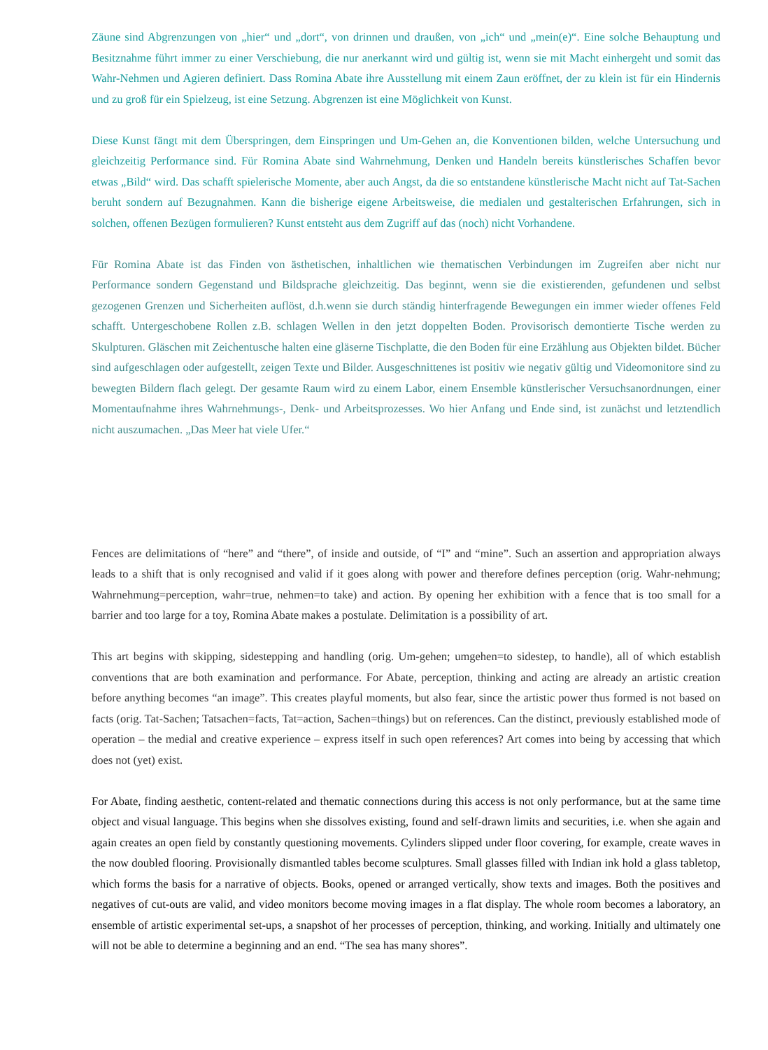Zäune sind Abgrenzungen von „hier“ und „dort“, von drinnen und draußen, von „ich“ und „mein(e)“. Eine solche Behauptung und Besitznahme führt immer zu einer Verschiebung, die nur anerkannt wird und gültig ist, wenn sie mit Macht einhergeht und somit das Wahr-Nehmen und Agieren definiert. Dass Romina Abate ihre Ausstellung mit einem Zaun eröffnet, der zu klein ist für ein Hindernis und zu groß für ein Spielzeug, ist eine Setzung. Abgrenzen ist eine Möglichkeit von Kunst.
Diese Kunst fängt mit dem Überspringen, dem Einspringen und Um-Gehen an, die Konventionen bilden, welche Untersuchung und gleichzeitig Performance sind. Für Romina Abate sind Wahrnehmung, Denken und Handeln bereits künstlerisches Schaffen bevor etwas „Bild“ wird. Das schafft spielerische Momente, aber auch Angst, da die so entstandene künstlerische Macht nicht auf Tat-Sachen beruht sondern auf Bezugnahmen. Kann die bisherige eigene Arbeitsweise, die medialen und gestalterischen Erfahrungen, sich in solchen, offenen Bezügen formulieren? Kunst entsteht aus dem Zugriff auf das (noch) nicht Vorhandene.
Für Romina Abate ist das Finden von ästhetischen, inhaltlichen wie thematischen Verbindungen im Zugreifen aber nicht nur Performance sondern Gegenstand und Bildsprache gleichzeitig. Das beginnt, wenn sie die existierenden, gefundenen und selbst gezogenen Grenzen und Sicherheiten auflöst, d.h.wenn sie durch ständig hinterfragende Bewegungen ein immer wieder offenes Feld schafft. Untergeschobene Rollen z.B. schlagen Wellen in den jetzt doppelten Boden. Provisorisch demontierte Tische werden zu Skulpturen. Gläschen mit Zeichentusche halten eine gläserne Tischplatte, die den Boden für eine Erzählung aus Objekten bildet. Bücher sind aufgeschlagen oder aufgestellt, zeigen Texte und Bilder. Ausgeschnittenes ist positiv wie negativ gültig und Videomonitore sind zu bewegten Bildern flach gelegt. Der gesamte Raum wird zu einem Labor, einem Ensemble künstlerischer Versuchsanordnungen, einer Momentaufnahme ihres Wahrnehmungs-, Denk- und Arbeitsprozesses. Wo hier Anfang und Ende sind, ist zunächst und letztendlich nicht auszumachen. „Das Meer hat viele Ufer.“
Fences are delimitations of “here” and “there”, of inside and outside, of “I” and “mine”. Such an assertion and appropriation always leads to a shift that is only recognised and valid if it goes along with power and therefore defines perception (orig. Wahr-nehmung; Wahrnehmung=perception, wahr=true, nehmen=to take) and action. By opening her exhibition with a fence that is too small for a barrier and too large for a toy, Romina Abate makes a postulate. Delimitation is a possibility of art.
This art begins with skipping, sidestepping and handling (orig. Um-gehen; umgehen=to sidestep, to handle), all of which establish conventions that are both examination and performance. For Abate, perception, thinking and acting are already an artistic creation before anything becomes “an image”. This creates playful moments, but also fear, since the artistic power thus formed is not based on facts (orig. Tat-Sachen; Tatsachen=facts, Tat=action, Sachen=things) but on references. Can the distinct, previously established mode of operation – the medial and creative experience – express itself in such open references? Art comes into being by accessing that which does not (yet) exist.
For Abate, finding aesthetic, content-related and thematic connections during this access is not only performance, but at the same time object and visual language. This begins when she dissolves existing, found and self-drawn limits and securities, i.e. when she again and again creates an open field by constantly questioning movements. Cylinders slipped under floor covering, for example, create waves in the now doubled flooring. Provisionally dismantled tables become sculptures. Small glasses filled with Indian ink hold a glass tabletop, which forms the basis for a narrative of objects. Books, opened or arranged vertically, show texts and images. Both the positives and negatives of cut-outs are valid, and video monitors become moving images in a flat display. The whole room becomes a laboratory, an ensemble of artistic experimental set-ups, a snapshot of her processes of perception, thinking, and working. Initially and ultimately one will not be able to determine a beginning and an end. “The sea has many shores”.